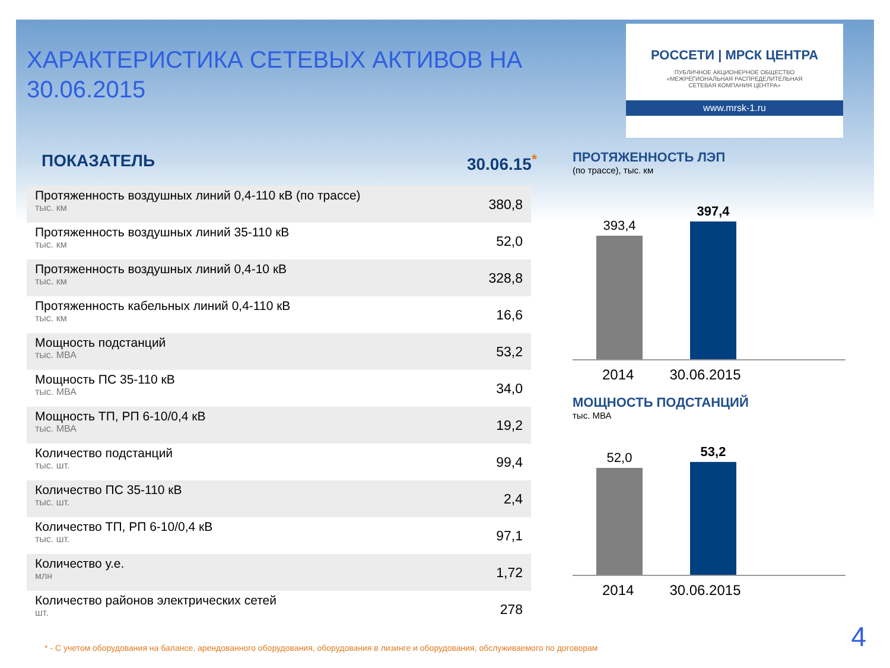ХАРАКТЕРИСТИКА СЕТЕВЫХ АКТИВОВ НА 30.06.2015
ПОКАЗАТЕЛЬ 30.06.15<sup>*</sup>
| Протяженность воздушных линий 0,4-110 кВ (по трассе) тыс. км | 380,8 |
| Протяженность воздушных линий 35-110 кВ тыс. км | 52,0 |
| Протяженность воздушных линий 0,4-10 кВ тыс. км | 328,8 |
| Протяженность кабельных линий 0,4-110 кВ тыс. км | 16,6 |
| Мощность подстанций тыс. МВА | 53,2 |
| Мощность ПС 35-110 кВ тыс. МВА | 34,0 |
| Мощность ТП, РП 6-10/0,4 кВ тыс. МВА | 19,2 |
| Количество подстанций тыс. шт. | 99,4 |
| Количество ПС 35-110 кВ тыс. шт. | 2,4 |
| Количество ТП, РП 6-10/0,4 кВ тыс. шт. | 97,1 |
| Количество у.е. млн | 1,72 |
| Количество районов электрических сетей шт. | 278 |
РОССЕТИ | МРСК ЦЕНТРА
ПУБЛИЧНОЕ АКЦИОНЕРНОЕ ОБЩЕСТВО
«МЕЖРЕГИОНАЛЬНАЯ РАСПРЕДЕЛИТЕЛЬНАЯ
СЕТЕВАЯ КОМПАНИЯ ЦЕНТРА»
www.mrsk-1.ru
ПРОТЯЖЕННОСТЬ ЛЭП
(по трассе), тыс. км
393,4
397,4
2014 30.06.2015
МОЩНОСТЬ ПОДСТАНЦИЙ
тыс. МВА
52,0
53,2
2014 30.06.2015
* - С учетом оборудования на балансе, арендованного оборудования, оборудования в лизинге и оборудования, обслуживаемого по договорам
4